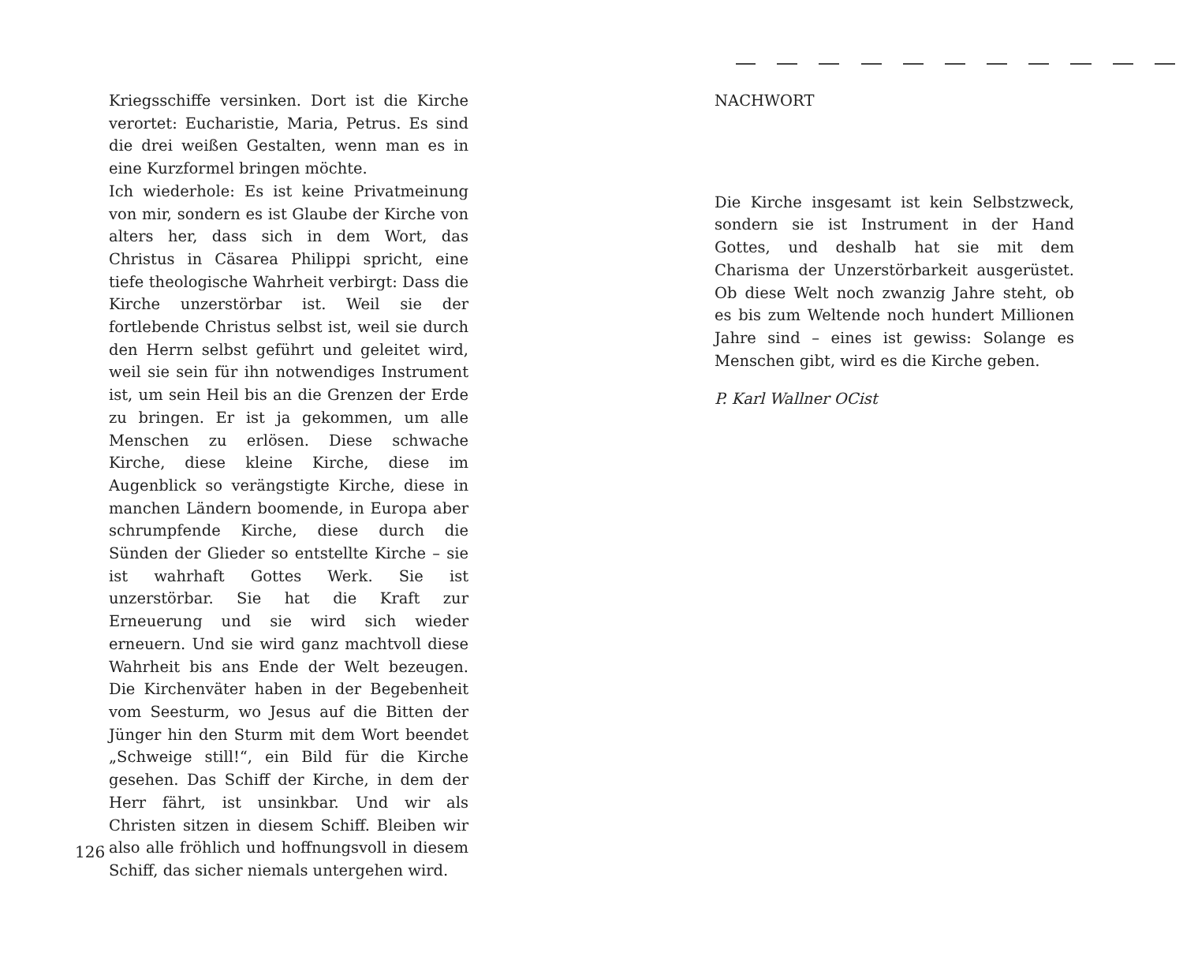Kriegsschiffe versinken. Dort ist die Kirche verortet: Eucharistie, Maria, Petrus. Es sind die drei weißen Gestalten, wenn man es in eine Kurzformel bringen möchte.
Ich wiederhole: Es ist keine Privatmeinung von mir, sondern es ist Glaube der Kirche von alters her, dass sich in dem Wort, das Christus in Cäsarea Philippi spricht, eine tiefe theologische Wahrheit verbirgt: Dass die Kirche unzerstörbar ist. Weil sie der fortlebende Christus selbst ist, weil sie durch den Herrn selbst geführt und geleitet wird, weil sie sein für ihn notwendiges Instrument ist, um sein Heil bis an die Grenzen der Erde zu bringen. Er ist ja gekommen, um alle Menschen zu erlösen. Diese schwache Kirche, diese kleine Kirche, diese im Augenblick so verängstigte Kirche, diese in manchen Ländern boomende, in Europa aber schrumpfende Kirche, diese durch die Sünden der Glieder so entstellte Kirche – sie ist wahrhaft Gottes Werk. Sie ist unzerstörbar. Sie hat die Kraft zur Erneuerung und sie wird sich wieder erneuern. Und sie wird ganz machtvoll diese Wahrheit bis ans Ende der Welt bezeugen. Die Kirchenväter haben in der Begebenheit vom Seesturm, wo Jesus auf die Bitten der Jünger hin den Sturm mit dem Wort beendet „Schweige still!“, ein Bild für die Kirche gesehen. Das Schiff der Kirche, in dem der Herr fährt, ist unsinkbar. Und wir als Christen sitzen in diesem Schiff. Bleiben wir also alle fröhlich und hoffnungsvoll in diesem Schiff, das sicher niemals untergehen wird.
126
NACHWORT
Die Kirche insgesamt ist kein Selbstzweck, sondern sie ist Instrument in der Hand Gottes, und deshalb hat sie mit dem Charisma der Unzerstörbarkeit ausgerüstet. Ob diese Welt noch zwanzig Jahre steht, ob es bis zum Weltende noch hundert Millionen Jahre sind – eines ist gewiss: Solange es Menschen gibt, wird es die Kirche geben.
P. Karl Wallner OCist